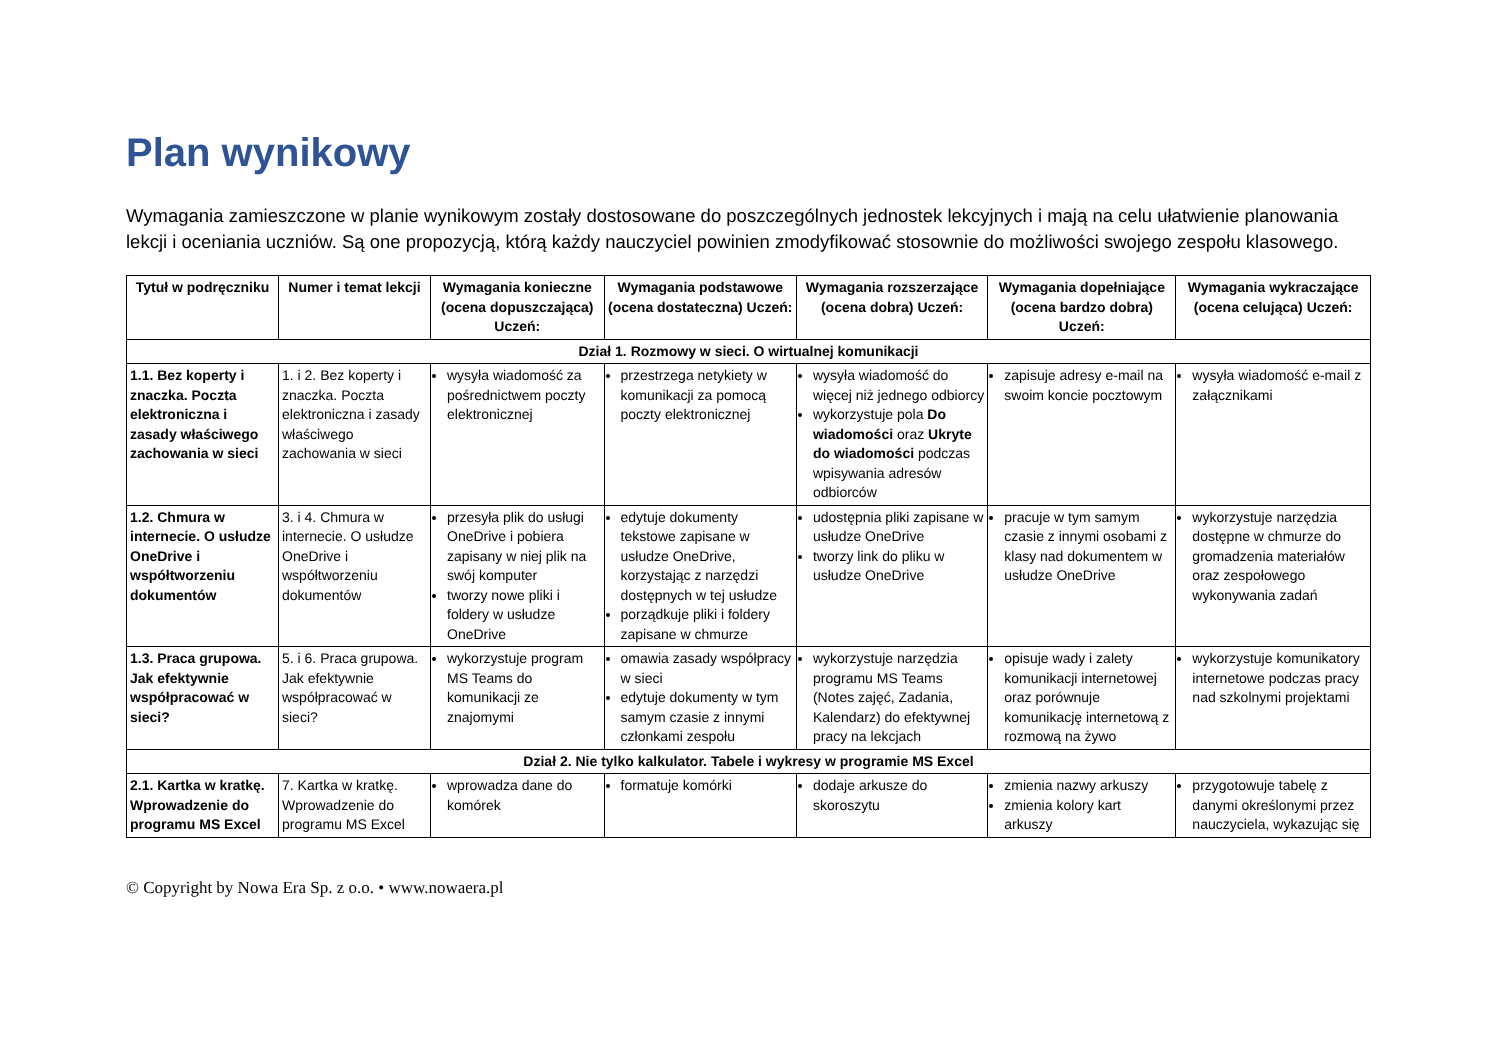Plan wynikowy
Wymagania zamieszczone w planie wynikowym zostały dostosowane do poszczególnych jednostek lekcyjnych i mają na celu ułatwienie planowania lekcji i oceniania uczniów. Są one propozycją, którą każdy nauczyciel powinien zmodyfikować stosownie do możliwości swojego zespołu klasowego.
| Tytuł w podręczniku | Numer i temat lekcji | Wymagania konieczne (ocena dopuszczająca) Uczeń: | Wymagania podstawowe (ocena dostateczna) Uczeń: | Wymagania rozszerzające (ocena dobra) Uczeń: | Wymagania dopełniające (ocena bardzo dobra) Uczeń: | Wymagania wykraczające (ocena celująca) Uczeń: |
| --- | --- | --- | --- | --- | --- | --- |
| Dział 1. Rozmowy w sieci. O wirtualnej komunikacji | | | | | | |
| 1.1. Bez koperty i znaczka. Poczta elektroniczna i zasady właściwego zachowania w sieci | 1. i 2. Bez koperty i znaczka. Poczta elektroniczna i zasady właściwego zachowania w sieci | wysyła wiadomość za pośrednictwem poczty elektronicznej | przestrzega netykiety w komunikacji za pomocą poczty elektronicznej | wysyła wiadomość do więcej niż jednego odbiorcy wykorzystuje pola Do wiadomości oraz Ukryte do wiadomości podczas wpisywania adresów odbiorców | zapisuje adresy e-mail na swoim koncie pocztowym | wysyła wiadomość e-mail z załącznikami |
| 1.2. Chmura w internecie. O usłudze OneDrive i współtworzeniu dokumentów | 3. i 4. Chmura w internecie. O usłudze OneDrive i współtworzeniu dokumentów | przesyła plik do usługi OneDrive i pobiera zapisany w niej plik na swój komputer tworzy nowe pliki i foldery w usłudze OneDrive | edytuje dokumenty tekstowe zapisane w usłudze OneDrive, korzystając z narzędzi dostępnych w tej usłudze porządkuje pliki i foldery zapisane w chmurze | udostępnia pliki zapisane w usłudze OneDrive tworzy link do pliku w usłudze OneDrive | pracuje w tym samym czasie z innymi osobami z klasy nad dokumentem w usłudze OneDrive | wykorzystuje narzędzia dostępne w chmurze do gromadzenia materiałów oraz zespołowego wykonywania zadań |
| 1.3. Praca grupowa. Jak efektywnie współpracować w sieci? | 5. i 6. Praca grupowa. Jak efektywnie współpracować w sieci? | wykorzystuje program MS Teams do komunikacji ze znajomymi | omawia zasady współpracy w sieci edytuje dokumenty w tym samym czasie z innymi członkami zespołu | wykorzystuje narzędzia programu MS Teams (Notes zajęć, Zadania, Kalendarz) do efektywnej pracy na lekcjach | opisuje wady i zalety komunikacji internetowej oraz porównuje komunikację internetową z rozmową na żywo | wykorzystuje komunikatory internetowe podczas pracy nad szkolnymi projektami |
| Dział 2. Nie tylko kalkulator. Tabele i wykresy w programie MS Excel | | | | | | |
| 2.1. Kartka w kratkę. Wprowadzenie do programu MS Excel | 7. Kartka w kratkę. Wprowadzenie do programu MS Excel | wprowadza dane do komórek | formatuje komórki | dodaje arkusze do skoroszytu | zmienia nazwy arkuszy zmienia kolory kart arkuszy | przygotowuje tabelę z danymi określonymi przez nauczyciela, wykazując się |
© Copyright by Nowa Era Sp. z o.o. • www.nowaera.pl